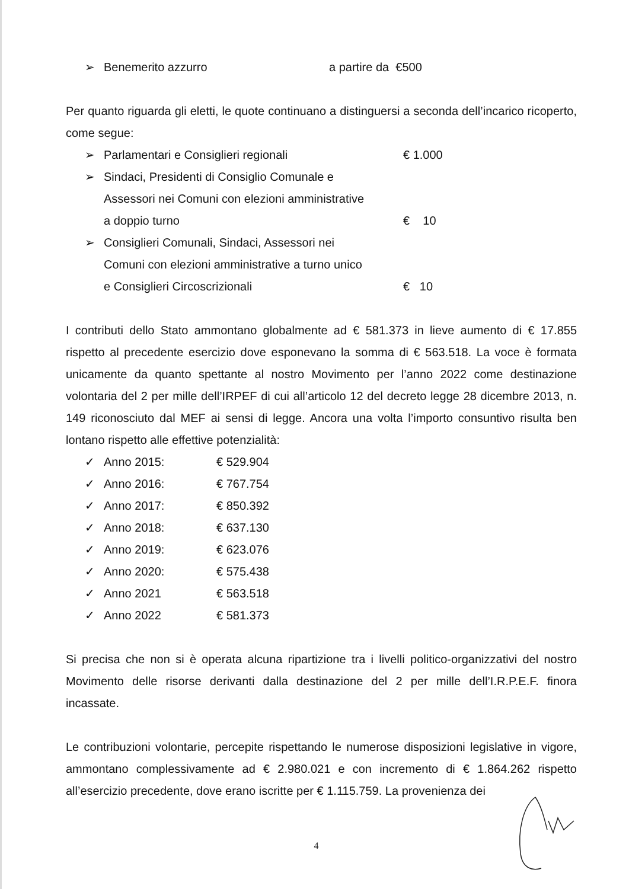➢ Benemerito azzurro a partire da €500
Per quanto riguarda gli eletti, le quote continuano a distinguersi a seconda dell’incarico ricoperto, come segue:
➢ Parlamentari e Consiglieri regionali € 1.000
➢ Sindaci, Presidenti di Consiglio Comunale e
Assessori nei Comuni con elezioni amministrative
a doppio turno € 10
➢ Consiglieri Comunali, Sindaci, Assessori nei
Comuni con elezioni amministrative a turno unico
e Consiglieri Circoscrizionali € 10
I contributi dello Stato ammontano globalmente ad € 581.373 in lieve aumento di € 17.855 rispetto al precedente esercizio dove esponevano la somma di € 563.518. La voce è formata unicamente da quanto spettante al nostro Movimento per l’anno 2022 come destinazione volontaria del 2 per mille dell’IRPEF di cui all’articolo 12 del decreto legge 28 dicembre 2013, n. 149 riconosciuto dal MEF ai sensi di legge. Ancora una volta l’importo consuntivo risulta ben lontano rispetto alle effettive potenzialità:
✓ Anno 2015: € 529.904
✓ Anno 2016: € 767.754
✓ Anno 2017: € 850.392
✓ Anno 2018: € 637.130
✓ Anno 2019: € 623.076
✓ Anno 2020: € 575.438
✓ Anno 2021 € 563.518
✓ Anno 2022 € 581.373
Si precisa che non si è operata alcuna ripartizione tra i livelli politico-organizzativi del nostro Movimento delle risorse derivanti dalla destinazione del 2 per mille dell’I.R.P.E.F. finora incassate.
Le contribuzioni volontarie, percepite rispettando le numerose disposizioni legislative in vigore, ammontano complessivamente ad € 2.980.021 e con incremento di € 1.864.262 rispetto all’esercizio precedente, dove erano iscritte per € 1.115.759. La provenienza dei
4